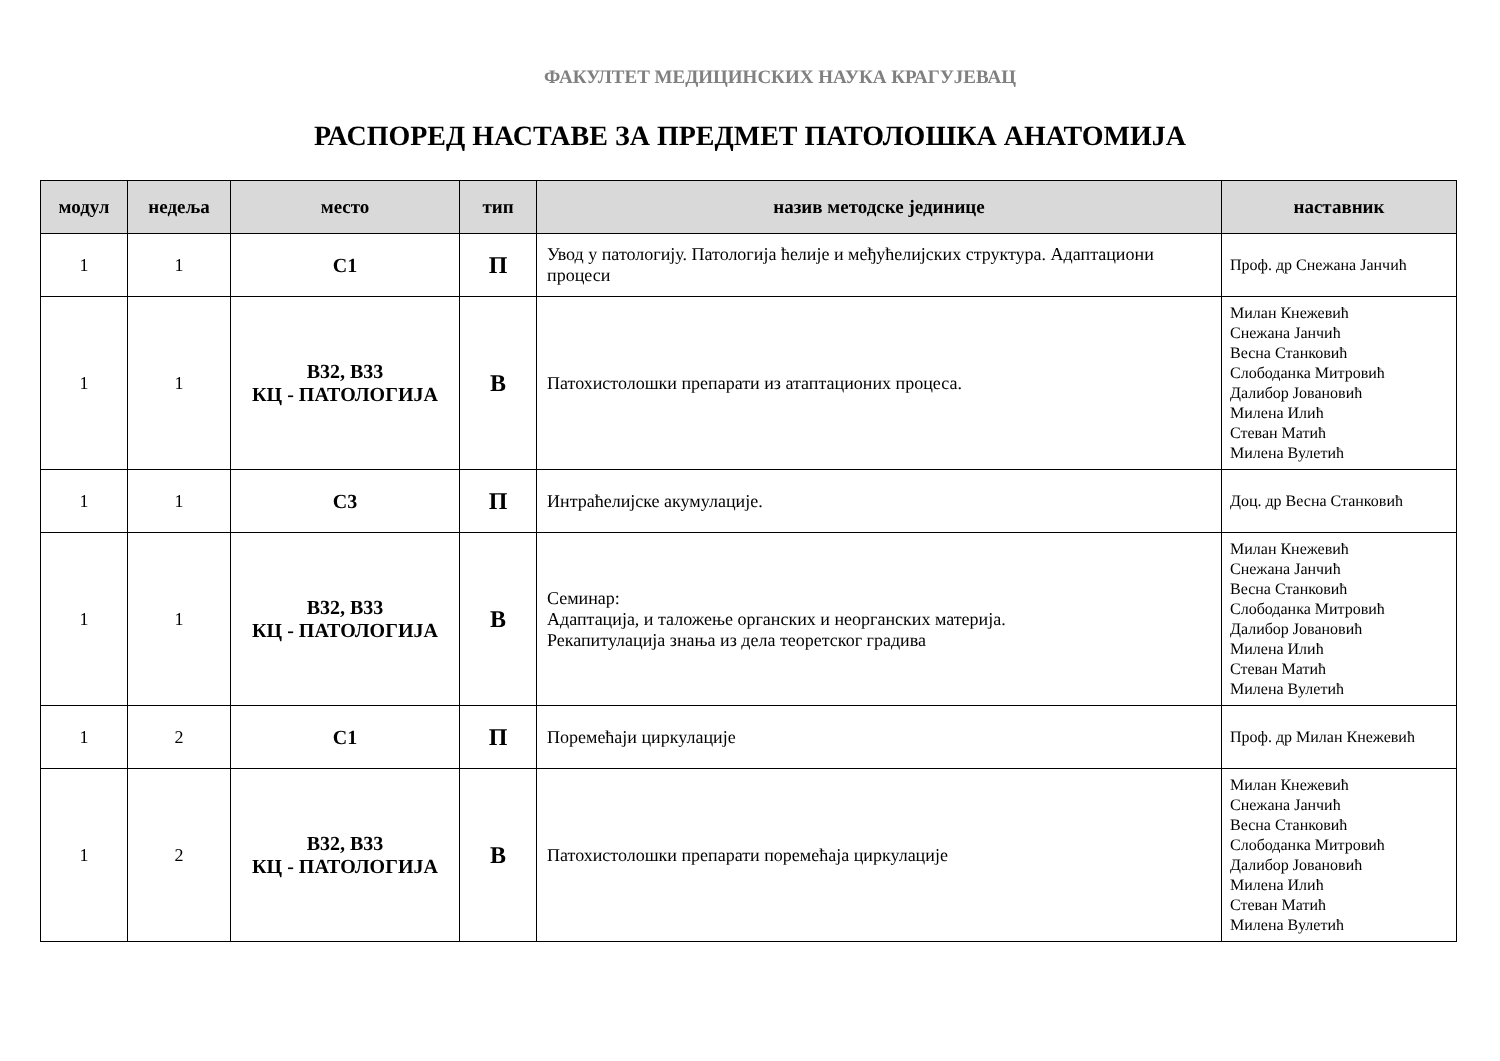ФАКУЛТЕТ МЕДИЦИНСКИХ НАУКА КРАГУЈЕВАЦ
РАСПОРЕД НАСТАВЕ ЗА ПРЕДМЕТ ПАТОЛОШКА АНАТОМИЈА
| модул | недеља | место | тип | назив методске јединице | наставник |
| --- | --- | --- | --- | --- | --- |
| 1 | 1 | С1 | П | Увод у патологију. Патологија ћелије и међућелијских структура. Адаптациони процеси | Проф. др Снежана Јанчић |
| 1 | 1 | В32, В33 КЦ - ПАТОЛОГИЈА | В | Патохистолошки препарати из атаптационих процеса. | Милан Кнежевић Снежана Јанчић Весна Станковић Слободанка Митровић Далибор Јовановић Милена Илић Стеван Матић Милена Вулетић |
| 1 | 1 | С3 | П | Интраћелијске акумулације. | Доц. др Весна Станковић |
| 1 | 1 | В32, В33 КЦ - ПАТОЛОГИЈА | В | Семинар: Адаптација, и таложење органских и неорганских материја. Рекапитулација знања из дела теоретског градива | Милан Кнежевић Снежана Јанчић Весна Станковић Слободанка Митровић Далибор Јовановић Милена Илић Стеван Матић Милена Вулетић |
| 1 | 2 | С1 | П | Поремећаји циркулације | Проф. др Милан Кнежевић |
| 1 | 2 | В32, В33 КЦ - ПАТОЛОГИЈА | В | Патохистолошки препарати поремећаја циркулације | Милан Кнежевић Снежана Јанчић Весна Станковић Слободанка Митровић Далибор Јовановић Милена Илић Стеван Матић Милена Вулетић |